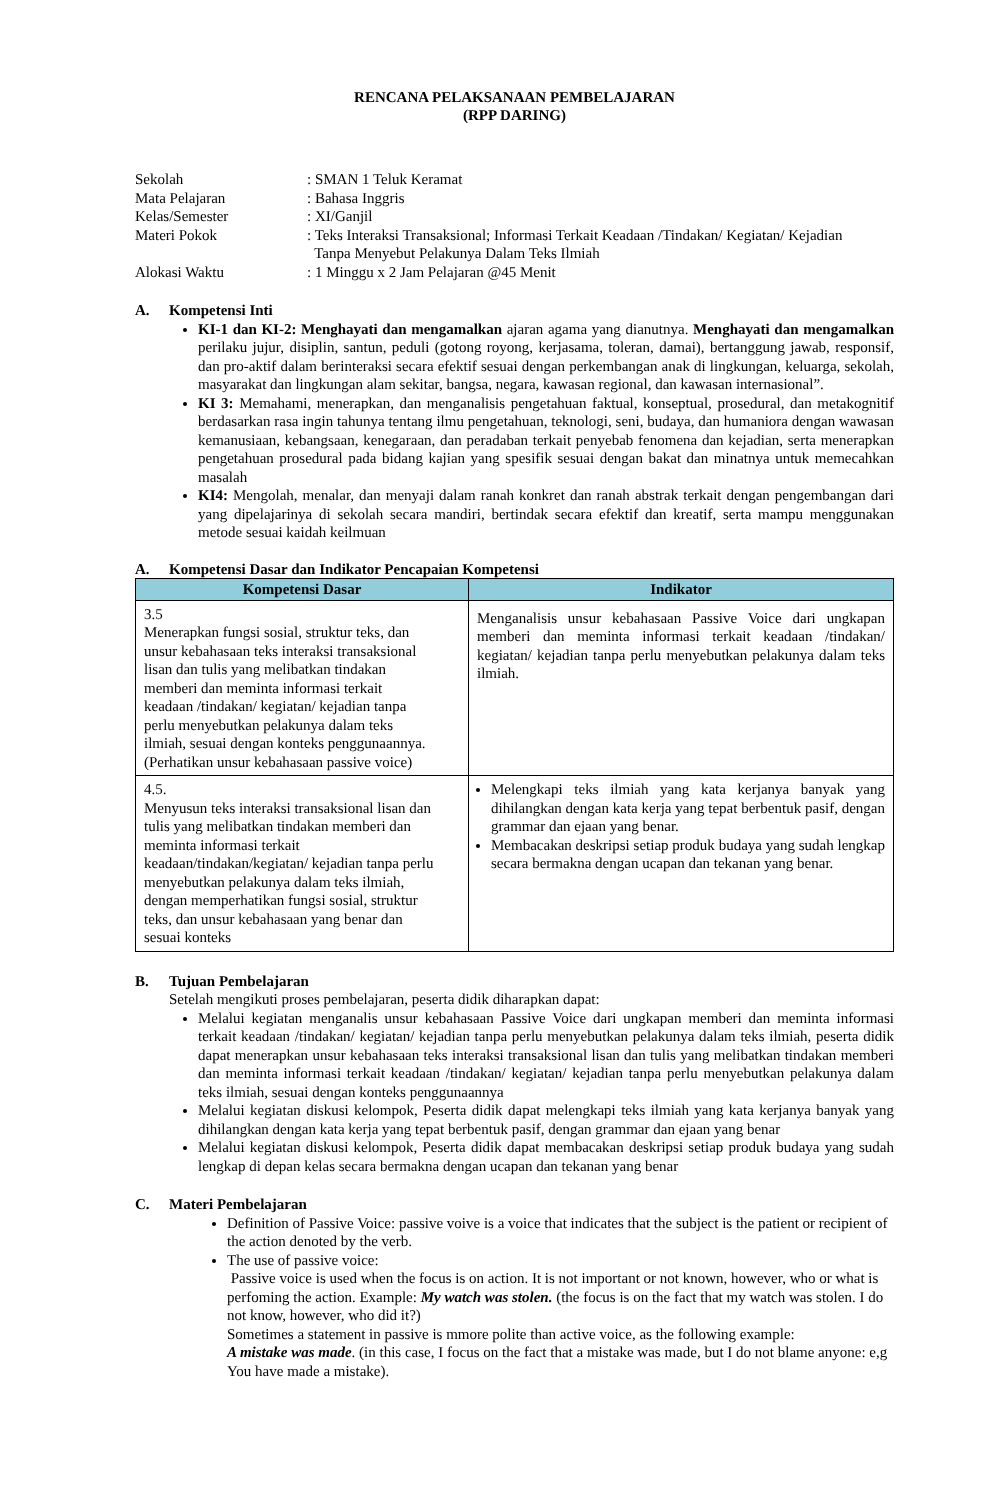RENCANA PELAKSANAAN PEMBELAJARAN
(RPP DARING)
| Sekolah | : SMAN 1 Teluk Keramat |
| Mata Pelajaran | : Bahasa Inggris |
| Kelas/Semester | : XI/Ganjil |
| Materi Pokok | : Teks Interaksi Transaksional; Informasi Terkait Keadaan /Tindakan/ Kegiatan/ Kejadian Tanpa Menyebut Pelakunya Dalam Teks Ilmiah |
| Alokasi Waktu | : 1 Minggu x 2 Jam Pelajaran @45 Menit |
A. Kompetensi Inti
KI-1 dan KI-2: Menghayati dan mengamalkan ajaran agama yang dianutnya. Menghayati dan mengamalkan perilaku jujur, disiplin, santun, peduli (gotong royong, kerjasama, toleran, damai), bertanggung jawab, responsif, dan pro-aktif dalam berinteraksi secara efektif sesuai dengan perkembangan anak di lingkungan, keluarga, sekolah, masyarakat dan lingkungan alam sekitar, bangsa, negara, kawasan regional, dan kawasan internasional”.
KI 3: Memahami, menerapkan, dan menganalisis pengetahuan faktual, konseptual, prosedural, dan metakognitif berdasarkan rasa ingin tahunya tentang ilmu pengetahuan, teknologi, seni, budaya, dan humaniora dengan wawasan kemanusiaan, kebangsaan, kenegaraan, dan peradaban terkait penyebab fenomena dan kejadian, serta menerapkan pengetahuan prosedural pada bidang kajian yang spesifik sesuai dengan bakat dan minatnya untuk memecahkan masalah
KI4: Mengolah, menalar, dan menyaji dalam ranah konkret dan ranah abstrak terkait dengan pengembangan dari yang dipelajarinya di sekolah secara mandiri, bertindak secara efektif dan kreatif, serta mampu menggunakan metode sesuai kaidah keilmuan
A. Kompetensi Dasar dan Indikator Pencapaian Kompetensi
| Kompetensi Dasar | Indikator |
| --- | --- |
| 3.5 Menerapkan fungsi sosial, struktur teks, dan unsur kebahasaan teks interaksi transaksional lisan dan tulis yang melibatkan tindakan memberi dan meminta informasi terkait keadaan /tindakan/ kegiatan/ kejadian tanpa perlu menyebutkan pelakunya dalam teks ilmiah, sesuai dengan konteks penggunaannya. (Perhatikan unsur kebahasaan passive voice) | Menganalisis unsur kebahasaan Passive Voice dari ungkapan memberi dan meminta informasi terkait keadaan /tindakan/ kegiatan/ kejadian tanpa perlu menyebutkan pelakunya dalam teks ilmiah. |
| 4.5. Menyusun teks interaksi transaksional lisan dan tulis yang melibatkan tindakan memberi dan meminta informasi terkait keadaan/tindakan/kegiatan/ kejadian tanpa perlu menyebutkan pelakunya dalam teks ilmiah, dengan memperhatikan fungsi sosial, struktur teks, dan unsur kebahasaan yang benar dan sesuai konteks | Melengkapi teks ilmiah yang kata kerjanya banyak yang dihilangkan dengan kata kerja yang tepat berbentuk pasif, dengan grammar dan ejaan yang benar. Membacakan deskripsi setiap produk budaya yang sudah lengkap secara bermakna dengan ucapan dan tekanan yang benar. |
B. Tujuan Pembelajaran
Setelah mengikuti proses pembelajaran, peserta didik diharapkan dapat:
Melalui kegiatan menganalis unsur kebahasaan Passive Voice dari ungkapan memberi dan meminta informasi terkait keadaan /tindakan/ kegiatan/ kejadian tanpa perlu menyebutkan pelakunya dalam teks ilmiah, peserta didik dapat menerapkan unsur kebahasaan teks interaksi transaksional lisan dan tulis yang melibatkan tindakan memberi dan meminta informasi terkait keadaan /tindakan/ kegiatan/ kejadian tanpa perlu menyebutkan pelakunya dalam teks ilmiah, sesuai dengan konteks penggunaannya
Melalui kegiatan diskusi kelompok, Peserta didik dapat melengkapi teks ilmiah yang kata kerjanya banyak yang dihilangkan dengan kata kerja yang tepat berbentuk pasif, dengan grammar dan ejaan yang benar
Melalui kegiatan diskusi kelompok, Peserta didik dapat membacakan deskripsi setiap produk budaya yang sudah lengkap di depan kelas secara bermakna dengan ucapan dan tekanan yang benar
C. Materi Pembelajaran
Definition of Passive Voice: passive voive is a voice that indicates that the subject is the patient or recipient of the action denoted by the verb.
The use of passive voice:
Passive voice is used when the focus is on action. It is not important or not known, however, who or what is perfoming the action. Example: My watch was stolen. (the focus is on the fact that my watch was stolen. I do not know, however, who did it?)
Sometimes a statement in passive is mmore polite than active voice, as the following example:
A mistake was made. (in this case, I focus on the fact that a mistake was made, but I do not blame anyone: e,g You have made a mistake).